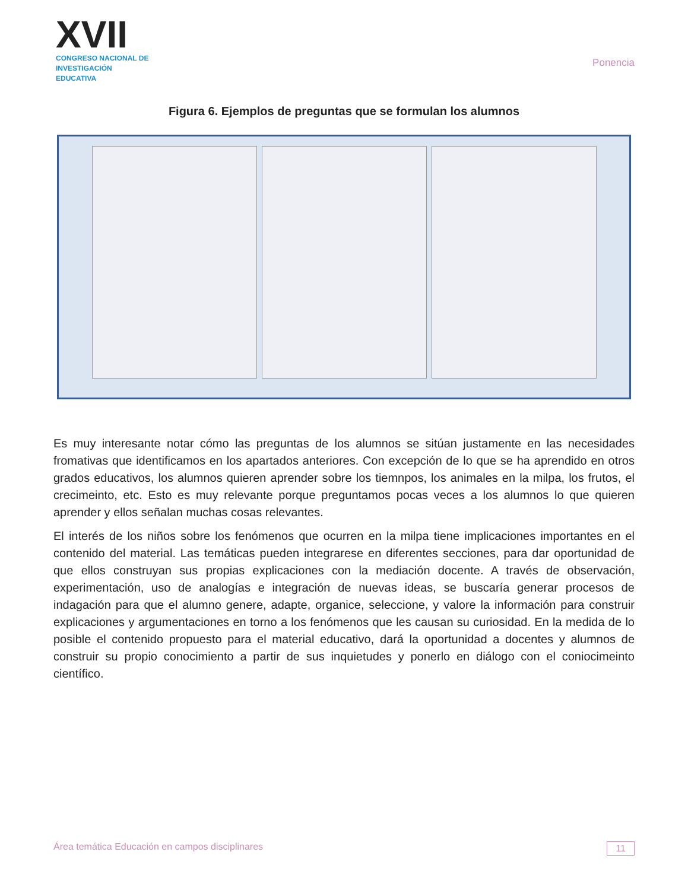XVII
CONGRESO NACIONAL DE
INVESTIGACIÓN EDUCATIVA
Ponencia
Figura 6. Ejemplos de preguntas que se formulan los alumnos
Es muy interesante notar cómo las preguntas de los alumnos se sitúan justamente en las necesidades fromativas que identificamos en los apartados anteriores. Con excepción de lo que se ha aprendido en otros grados educativos, los alumnos quieren aprender sobre los tiemnpos, los animales en la milpa, los frutos, el crecimeinto, etc. Esto es muy relevante porque preguntamos pocas veces a los alumnos lo que quieren aprender y ellos señalan muchas cosas relevantes.
El interés de los niños sobre los fenómenos que ocurren en la milpa tiene implicaciones importantes en el contenido del material. Las temáticas pueden integrarese en diferentes secciones, para dar oportunidad de que ellos construyan sus propias explicaciones con la mediación docente. A través de observación, experimentación, uso de analogías e integración de nuevas ideas, se buscaría generar procesos de indagación para que el alumno genere, adapte, organice, seleccione, y valore la información para construir explicaciones y argumentaciones en torno a los fenómenos que les causan su curiosidad. En la medida de lo posible el contenido propuesto para el material educativo, dará la oportunidad a docentes y alumnos de construir su propio conocimiento a partir de sus inquietudes y ponerlo en diálogo con el coniocimeinto científico.
Área temática Educación en campos disciplinares 11